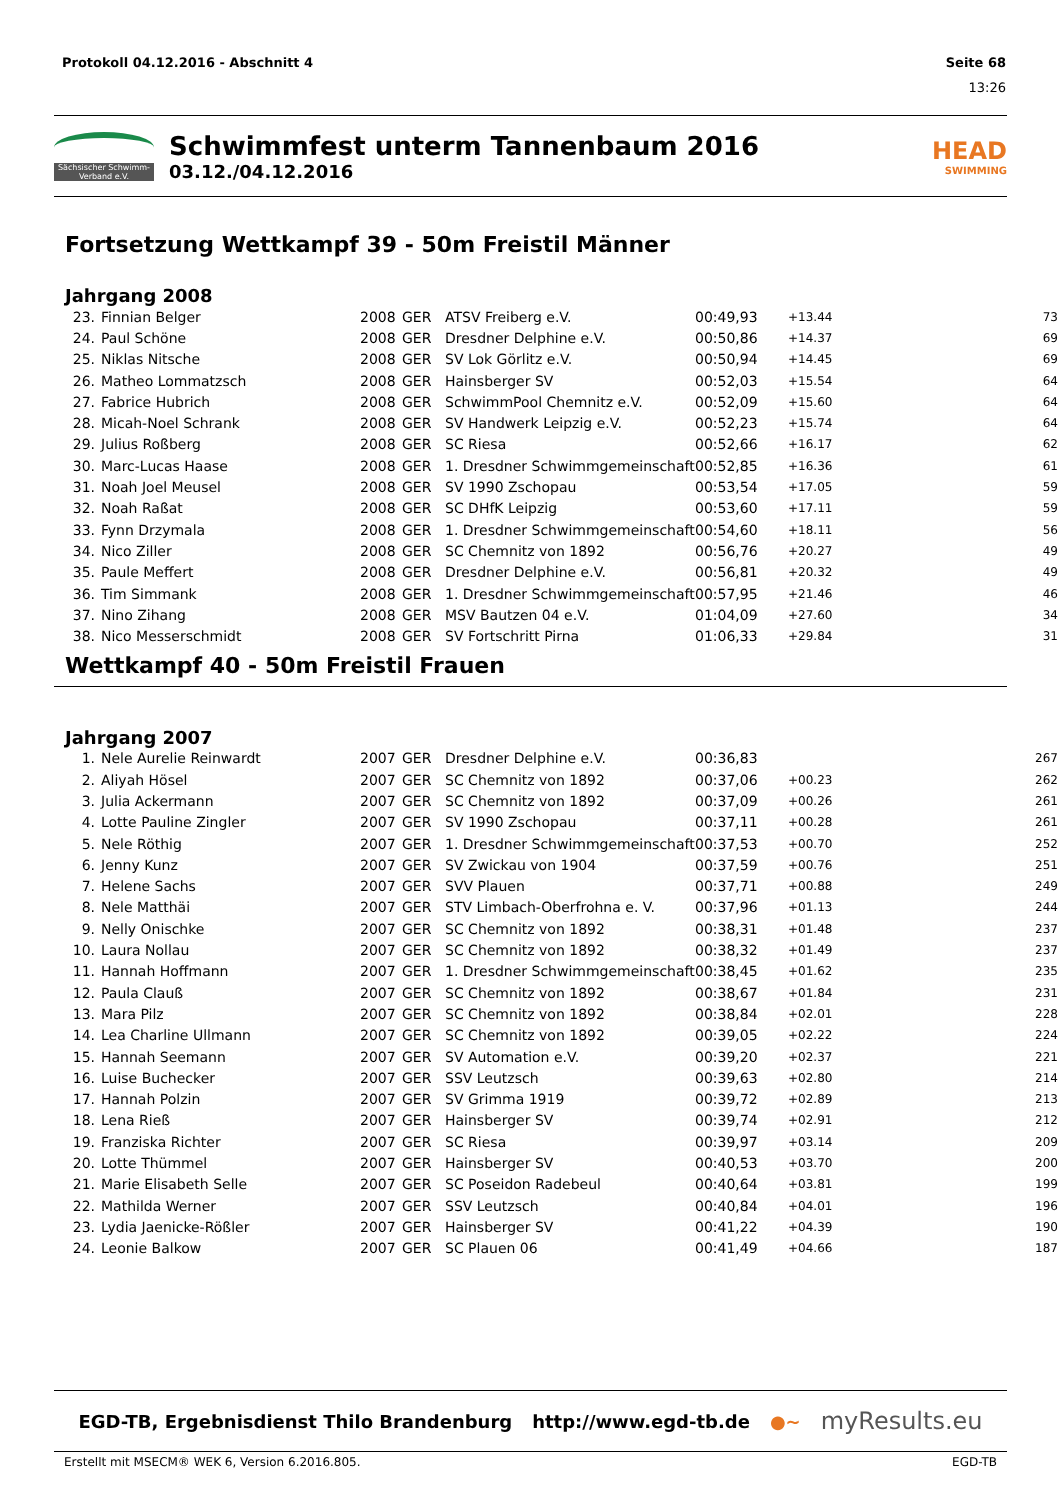Protokoll 04.12.2016 - Abschnitt 4 Seite 68
13:26
Sächsischer Schwimm-Verband e.V.
Schwimmfest unterm Tannenbaum 2016
03.12./04.12.2016
HEAD
SWIMMING
Fortsetzung Wettkampf 39 - 50m Freistil Männer
Jahrgang 2008
| 23. | Finnian Belger | 2008 | GER | ATSV Freiberg e.V. | 00:49,93 | +13.44 | 73 |
| 24. | Paul Schöne | 2008 | GER | Dresdner Delphine e.V. | 00:50,86 | +14.37 | 69 |
| 25. | Niklas Nitsche | 2008 | GER | SV Lok Görlitz e.V. | 00:50,94 | +14.45 | 69 |
| 26. | Matheo Lommatzsch | 2008 | GER | Hainsberger SV | 00:52,03 | +15.54 | 64 |
| 27. | Fabrice Hubrich | 2008 | GER | SchwimmPool Chemnitz e.V. | 00:52,09 | +15.60 | 64 |
| 28. | Micah-Noel Schrank | 2008 | GER | SV Handwerk Leipzig e.V. | 00:52,23 | +15.74 | 64 |
| 29. | Julius Roßberg | 2008 | GER | SC Riesa | 00:52,66 | +16.17 | 62 |
| 30. | Marc-Lucas Haase | 2008 | GER | 1. Dresdner Schwimmgemeinschaft | 00:52,85 | +16.36 | 61 |
| 31. | Noah Joel Meusel | 2008 | GER | SV 1990 Zschopau | 00:53,54 | +17.05 | 59 |
| 32. | Noah Raßat | 2008 | GER | SC DHfK Leipzig | 00:53,60 | +17.11 | 59 |
| 33. | Fynn Drzymala | 2008 | GER | 1. Dresdner Schwimmgemeinschaft | 00:54,60 | +18.11 | 56 |
| 34. | Nico Ziller | 2008 | GER | SC Chemnitz von 1892 | 00:56,76 | +20.27 | 49 |
| 35. | Paule Meffert | 2008 | GER | Dresdner Delphine e.V. | 00:56,81 | +20.32 | 49 |
| 36. | Tim Simmank | 2008 | GER | 1. Dresdner Schwimmgemeinschaft | 00:57,95 | +21.46 | 46 |
| 37. | Nino Zihang | 2008 | GER | MSV Bautzen 04 e.V. | 01:04,09 | +27.60 | 34 |
| 38. | Nico Messerschmidt | 2008 | GER | SV Fortschritt Pirna | 01:06,33 | +29.84 | 31 |
Wettkampf 40 - 50m Freistil Frauen
Jahrgang 2007
| 1. | Nele Aurelie Reinwardt | 2007 | GER | Dresdner Delphine e.V. | 00:36,83 | | 267 |
| 2. | Aliyah Hösel | 2007 | GER | SC Chemnitz von 1892 | 00:37,06 | +00.23 | 262 |
| 3. | Julia Ackermann | 2007 | GER | SC Chemnitz von 1892 | 00:37,09 | +00.26 | 261 |
| 4. | Lotte Pauline Zingler | 2007 | GER | SV 1990 Zschopau | 00:37,11 | +00.28 | 261 |
| 5. | Nele Röthig | 2007 | GER | 1. Dresdner Schwimmgemeinschaft | 00:37,53 | +00.70 | 252 |
| 6. | Jenny Kunz | 2007 | GER | SV Zwickau von 1904 | 00:37,59 | +00.76 | 251 |
| 7. | Helene Sachs | 2007 | GER | SVV Plauen | 00:37,71 | +00.88 | 249 |
| 8. | Nele Matthäi | 2007 | GER | STV Limbach-Oberfrohna e. V. | 00:37,96 | +01.13 | 244 |
| 9. | Nelly Onischke | 2007 | GER | SC Chemnitz von 1892 | 00:38,31 | +01.48 | 237 |
| 10. | Laura Nollau | 2007 | GER | SC Chemnitz von 1892 | 00:38,32 | +01.49 | 237 |
| 11. | Hannah Hoffmann | 2007 | GER | 1. Dresdner Schwimmgemeinschaft | 00:38,45 | +01.62 | 235 |
| 12. | Paula Clauß | 2007 | GER | SC Chemnitz von 1892 | 00:38,67 | +01.84 | 231 |
| 13. | Mara Pilz | 2007 | GER | SC Chemnitz von 1892 | 00:38,84 | +02.01 | 228 |
| 14. | Lea Charline Ullmann | 2007 | GER | SC Chemnitz von 1892 | 00:39,05 | +02.22 | 224 |
| 15. | Hannah Seemann | 2007 | GER | SV Automation e.V. | 00:39,20 | +02.37 | 221 |
| 16. | Luise Buchecker | 2007 | GER | SSV Leutzsch | 00:39,63 | +02.80 | 214 |
| 17. | Hannah Polzin | 2007 | GER | SV Grimma 1919 | 00:39,72 | +02.89 | 213 |
| 18. | Lena Rieß | 2007 | GER | Hainsberger SV | 00:39,74 | +02.91 | 212 |
| 19. | Franziska Richter | 2007 | GER | SC Riesa | 00:39,97 | +03.14 | 209 |
| 20. | Lotte Thümmel | 2007 | GER | Hainsberger SV | 00:40,53 | +03.70 | 200 |
| 21. | Marie Elisabeth Selle | 2007 | GER | SC Poseidon Radebeul | 00:40,64 | +03.81 | 199 |
| 22. | Mathilda Werner | 2007 | GER | SSV Leutzsch | 00:40,84 | +04.01 | 196 |
| 23. | Lydia Jaenicke-Rößler | 2007 | GER | Hainsberger SV | 00:41,22 | +04.39 | 190 |
| 24. | Leonie Balkow | 2007 | GER | SC Plauen 06 | 00:41,49 | +04.66 | 187 |
EGD-TB, Ergebnisdienst Thilo Brandenburg http://www.egd-tb.de ●~ myResults.eu
Erstellt mit MSECM® WEK 6, Version 6.2016.805. EGD-TB